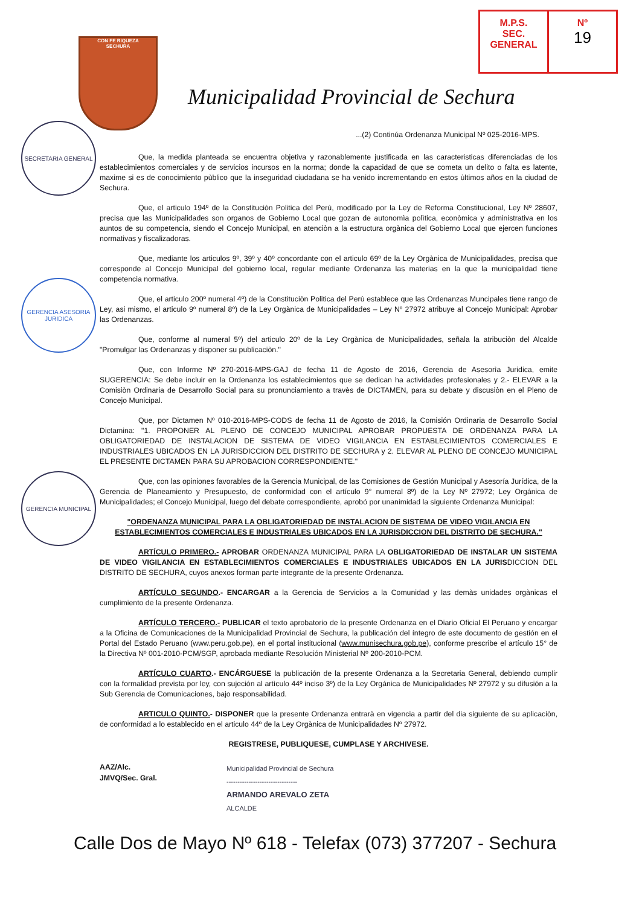M.P.S.
SEC.
GENERAL
Nº
19
SECRETARIA GENERAL
GERENCIA ASESORIA JURIDICA
GERENCIA MUNICIPAL
CON FE RIQUEZA
SECHURA
Municipalidad Provincial de Sechura
...(2) Continúa Ordenanza Municipal Nº 025-2016-MPS.
Que, la medida planteada se encuentra objetiva y razonablemente justificada en las caracteristicas diferenciadas de los establecimientos comerciales y de servicios incursos en la norma; donde la capacidad de que se cometa un delito o falta es latente, maxime si es de conocimiento pùblico que la inseguridad ciudadana se ha venido incrementando en estos ùltimos años en la ciudad de Sechura.
Que, el articulo 194º de la Constituciòn Politica del Perù, modificado por la Ley de Reforma Constitucional, Ley Nº 28607, precisa que las Municipalidades son organos de Gobierno Local que gozan de autonomìa polìtica, econòmica y administrativa en los auntos de su competencia, siendo el Concejo Municipal, en atenciòn a la estructura orgànica del Gobierno Local que ejercen funciones normativas y fiscalizadoras.
Que, mediante los articulos 9º, 39º y 40º concordante con el articulo 69º de la Ley Orgànica de Municipalidades, precisa que corresponde al Concejo Municipal del gobierno local, regular mediante Ordenanza las materias en la que la municipalidad tiene competencia normativa.
Que, el articulo 200º numeral 4º) de la Constituciòn Politica del Perù establece que las Ordenanzas Muncipales tiene rango de Ley, asi mismo, el articulo 9º numeral 8º) de la Ley Orgànica de Municipalidades – Ley Nº 27972 atribuye al Concejo Municipal: Aprobar las Ordenanzas.
Que, conforme al numeral 5º) del articulo 20º de la Ley Orgànica de Municipalidades, señala la atribuciòn del Alcalde "Promulgar las Ordenanzas y disponer su publicaciòn."
Que, con Informe Nº 270-2016-MPS-GAJ de fecha 11 de Agosto de 2016, Gerencia de Asesorìa Juridica, emite SUGERENCIA: Se debe incluir en la Ordenanza los establecimientos que se dedican ha actividades profesionales y 2.- ELEVAR a la Comisiòn Ordinaria de Desarrollo Social para su pronunciamiento a travès de DICTAMEN, para su debate y discusiòn en el Pleno de Concejo Municipal.
Que, por Dictamen Nº 010-2016-MPS-CODS de fecha 11 de Agosto de 2016, la Comisión Ordinaria de Desarrollo Social Dictamina: "1. PROPONER AL PLENO DE CONCEJO MUNICIPAL APROBAR PROPUESTA DE ORDENANZA PARA LA OBLIGATORIEDAD DE INSTALACION DE SISTEMA DE VIDEO VIGILANCIA EN ESTABLECIMIENTOS COMERCIALES E INDUSTRIALES UBICADOS EN LA JURISDICCION DEL DISTRITO DE SECHURA y 2. ELEVAR AL PLENO DE CONCEJO MUNICIPAL EL PRESENTE DICTAMEN PARA SU APROBACION CORRESPONDIENTE."
Que, con las opiniones favorables de la Gerencia Municipal, de las Comisiones de Gestión Municipal y Asesoría Jurídica, de la Gerencia de Planeamiento y Presupuesto, de conformidad con el artículo 9° numeral 8º) de la Ley Nº 27972; Ley Orgánica de Municipalidades; el Concejo Municipal, luego del debate correspondiente, aprobó por unanimidad la siguiente Ordenanza Municipal:
"ORDENANZA MUNICIPAL PARA LA OBLIGATORIEDAD DE INSTALACION DE SISTEMA DE VIDEO VIGILANCIA EN ESTABLECIMIENTOS COMERCIALES E INDUSTRIALES UBICADOS EN LA JURISDICCION DEL DISTRITO DE SECHURA."
ARTÍCULO PRIMERO.- APROBAR ORDENANZA MUNICIPAL PARA LA OBLIGATORIEDAD DE INSTALAR UN SISTEMA DE VIDEO VIGILANCIA EN ESTABLECIMIENTOS COMERCIALES E INDUSTRIALES UBICADOS EN LA JURISDICCION DEL DISTRITO DE SECHURA, cuyos anexos forman parte integrante de la presente Ordenanza.
ARTÍCULO SEGUNDO.- ENCARGAR a la Gerencia de Servicios a la Comunidad y las demàs unidades orgànicas el cumplimiento de la presente Ordenanza.
ARTÍCULO TERCERO.- PUBLICAR el texto aprobatorio de la presente Ordenanza en el Diario Oficial El Peruano y encargar a la Oficina de Comunicaciones de la Municipalidad Provincial de Sechura, la publicación del íntegro de este documento de gestión en el Portal del Estado Peruano (www.peru.gob.pe), en el portal institucional (www.munisechura.gob.pe), conforme prescribe el artículo 15° de la Directiva Nº 001-2010-PCM/SGP, aprobada mediante Resolución Ministerial Nº 200-2010-PCM.
ARTÍCULO CUARTO.- ENCÁRGUESE la publicación de la presente Ordenanza a la Secretaria General, debiendo cumplir con la formalidad prevista por ley, con sujeción al artìculo 44º inciso 3º) de la Ley Orgánica de Municipalidades Nº 27972 y su difusión a la Sub Gerencia de Comunicaciones, bajo responsabilidad.
ARTICULO QUINTO.- DISPONER que la presente Ordenanza entrarà en vigencia a partir del dia siguiente de su aplicaciòn, de conformidad a lo establecido en el articulo 44º de la Ley Orgànica de Municipalidades Nº 27972.
REGISTRESE, PUBLIQUESE, CUMPLASE Y ARCHIVESE.
AAZ/Alc.
JMVQ/Sec. Gral.
Municipalidad Provincial de Sechura
--------------------------------
ARMANDO AREVALO ZETA
ALCALDE
Calle Dos de Mayo Nº 618 - Telefax (073) 377207 - Sechura